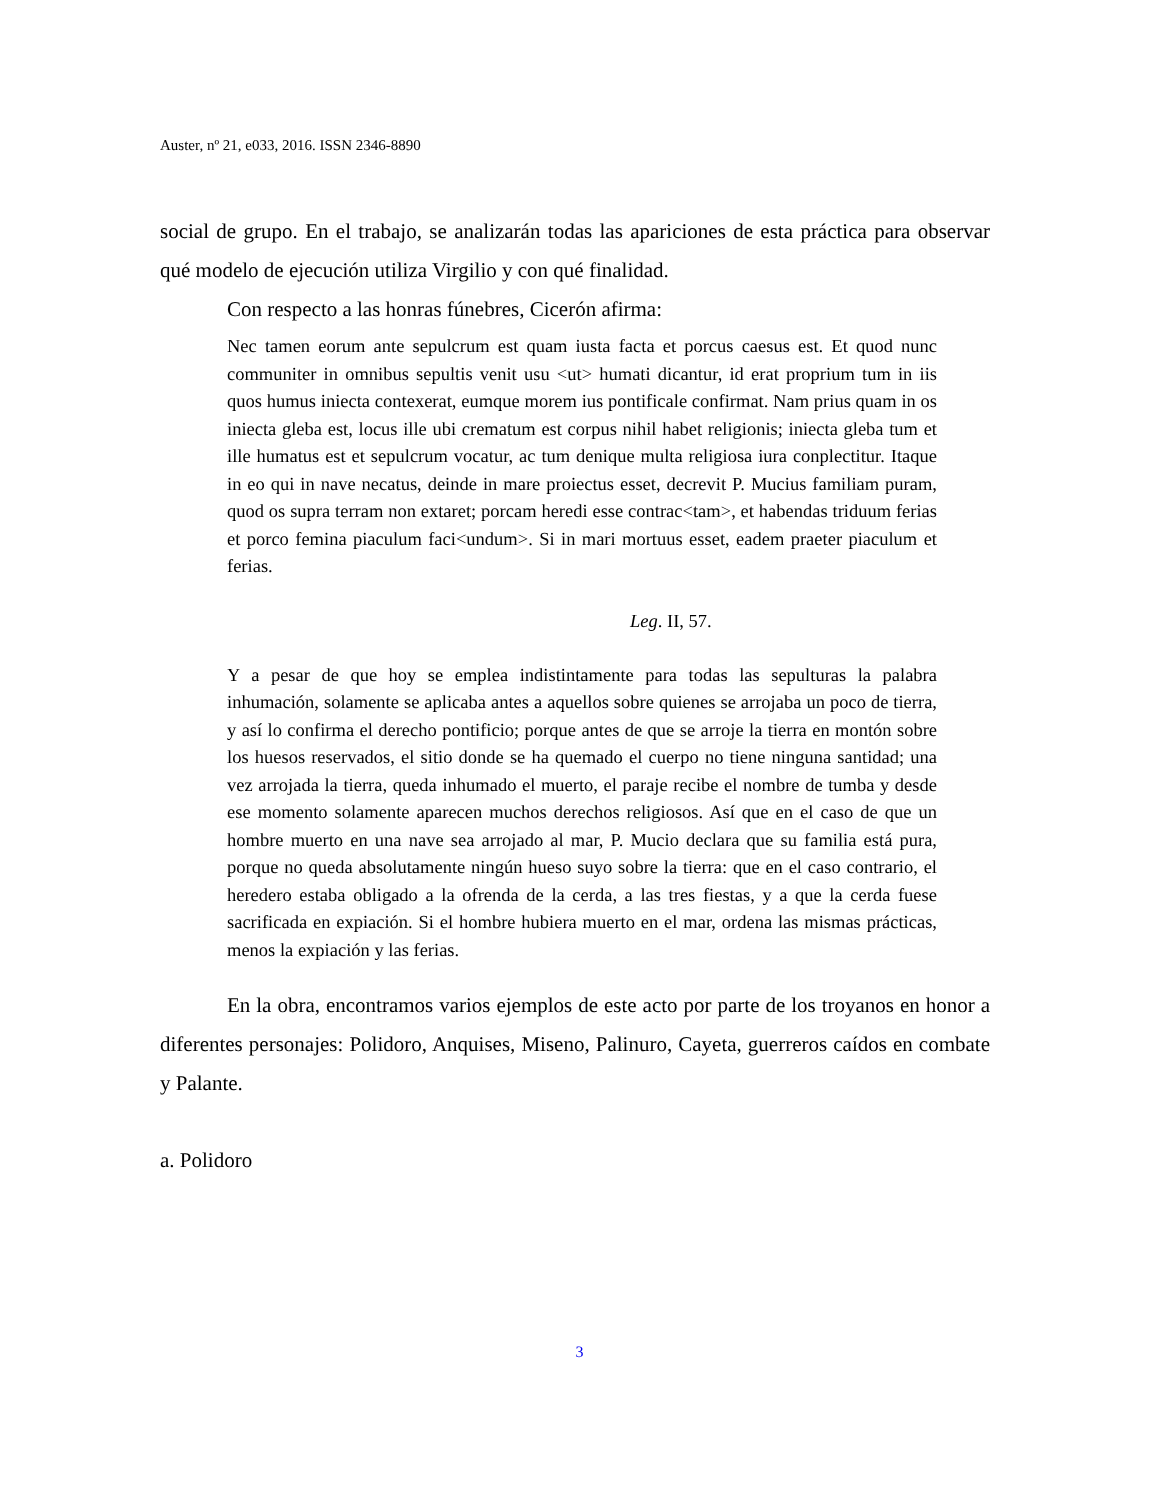Auster, nº 21, e033, 2016. ISSN 2346-8890
social de grupo. En el trabajo, se analizarán todas las apariciones de esta práctica para observar qué modelo de ejecución utiliza Virgilio y con qué finalidad.
Con respecto a las honras fúnebres, Cicerón afirma:
Nec tamen eorum ante sepulcrum est quam iusta facta et porcus caesus est. Et quod nunc communiter in omnibus sepultis venit usu <ut> humati dicantur, id erat proprium tum in iis quos humus iniecta contexerat, eumque morem ius pontificale confirmat. Nam prius quam in os iniecta gleba est, locus ille ubi crematum est corpus nihil habet religionis; iniecta gleba tum et ille humatus est et sepulcrum vocatur, ac tum denique multa religiosa iura conplectitur. Itaque in eo qui in nave necatus, deinde in mare proiectus esset, decrevit P. Mucius familiam puram, quod os supra terram non extaret; porcam heredi esse contrac<tam>, et habendas triduum ferias et porco femina piaculum faci<undum>. Si in mari mortuus esset, eadem praeter piaculum et ferias.
Leg. II, 57.
Y a pesar de que hoy se emplea indistintamente para todas las sepulturas la palabra inhumación, solamente se aplicaba antes a aquellos sobre quienes se arrojaba un poco de tierra, y así lo confirma el derecho pontificio; porque antes de que se arroje la tierra en montón sobre los huesos reservados, el sitio donde se ha quemado el cuerpo no tiene ninguna santidad; una vez arrojada la tierra, queda inhumado el muerto, el paraje recibe el nombre de tumba y desde ese momento solamente aparecen muchos derechos religiosos. Así que en el caso de que un hombre muerto en una nave sea arrojado al mar, P. Mucio declara que su familia está pura, porque no queda absolutamente ningún hueso suyo sobre la tierra: que en el caso contrario, el heredero estaba obligado a la ofrenda de la cerda, a las tres fiestas, y a que la cerda fuese sacrificada en expiación. Si el hombre hubiera muerto en el mar, ordena las mismas prácticas, menos la expiación y las ferias.
En la obra, encontramos varios ejemplos de este acto por parte de los troyanos en honor a diferentes personajes: Polidoro, Anquises, Miseno, Palinuro, Cayeta, guerreros caídos en combate y Palante.
a. Polidoro
3